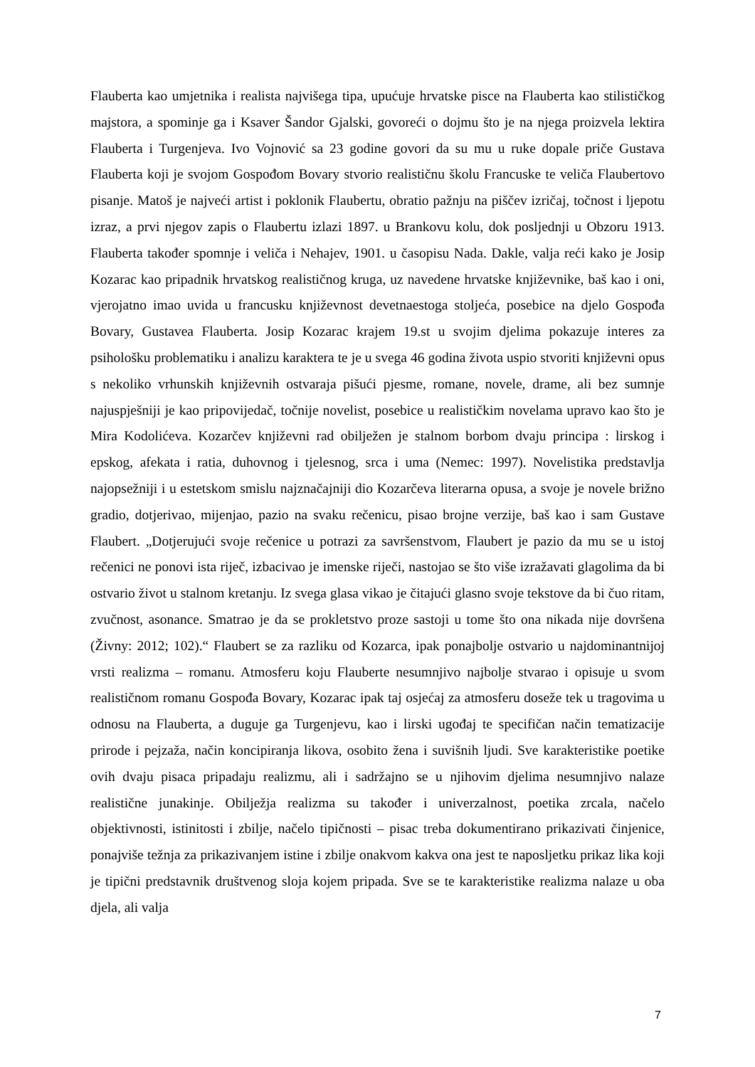Flauberta kao umjetnika i realista najvišega tipa, upućuje hrvatske pisce na Flauberta kao stilističkog majstora, a spominje ga i Ksaver Šandor Gjalski, govoreći o dojmu što je na njega proizvela lektira Flauberta i Turgenjeva. Ivo Vojnović sa 23 godine govori da su mu u ruke dopale priče Gustava Flauberta koji je svojom Gospođom Bovary stvorio realističnu školu Francuske te veliča Flaubertovo pisanje. Matoš je najveći artist i poklonik Flaubertu, obratio pažnju na piščev izričaj, točnost i ljepotu izraz, a prvi njegov zapis o Flaubertu izlazi 1897. u Brankovu kolu, dok posljednji u Obzoru 1913. Flauberta također spomnje i veliča i Nehajev, 1901. u časopisu Nada. Dakle, valja reći kako je Josip Kozarac kao pripadnik hrvatskog realističnog kruga, uz navedene hrvatske književnike, baš kao i oni, vjerojatno imao uvida u francusku književnost devetnaestoga stoljeća, posebice na djelo Gospođa Bovary, Gustavea Flauberta. Josip Kozarac krajem 19.st u svojim djelima pokazuje interes za psihološku problematiku i analizu karaktera te je u svega 46 godina života uspio stvoriti književni opus s nekoliko vrhunskih književnih ostvaraja pišući pjesme, romane, novele, drame, ali bez sumnje najuspješniji je kao pripovijedač, točnije novelist, posebice u realističkim novelama upravo kao što je Mira Kodolićeva. Kozarčev književni rad obilježen je stalnom borbom dvaju principa : lirskog i epskog, afekata i ratia, duhovnog i tjelesnog, srca i uma (Nemec: 1997). Novelistika predstavlja najopsežniji i u estetskom smislu najznačajniji dio Kozarčeva literarna opusa, a svoje je novele brižno gradio, dotjerivao, mijenjao, pazio na svaku rečenicu, pisao brojne verzije, baš kao i sam Gustave Flaubert. „Dotjerujući svoje rečenice u potrazi za savršenstvom, Flaubert je pazio da mu se u istoj rečenici ne ponovi ista riječ, izbacivao je imenske riječi, nastojao se što više izražavati glagolima da bi ostvario život u stalnom kretanju. Iz svega glasa vikao je čitajući glasno svoje tekstove da bi čuo ritam, zvučnost, asonance. Smatrao je da se prokletstvo proze sastoji u tome što ona nikada nije dovršena (Živny: 2012; 102).“ Flaubert se za razliku od Kozarca, ipak ponajbolje ostvario u najdominantnijoj vrsti realizma – romanu. Atmosferu koju Flauberte nesumnjivo najbolje stvarao i opisuje u svom realističnom romanu Gospođa Bovary, Kozarac ipak taj osjećaj za atmosferu doseže tek u tragovima u odnosu na Flauberta, a duguje ga Turgenjevu, kao i lirski ugođaj te specifičan način tematizacije prirode i pejzaža, način koncipiranja likova, osobito žena i suvišnih ljudi. Sve karakteristike poetike ovih dvaju pisaca pripadaju realizmu, ali i sadržajno se u njihovim djelima nesumnjivo nalaze realistične junakinje. Obilježja realizma su također i univerzalnost, poetika zrcala, načelo objektivnosti, istinitosti i zbilje, načelo tipičnosti – pisac treba dokumentirano prikazivati činjenice, ponajviše težnja za prikazivanjem istine i zbilje onakvom kakva ona jest te naposljetku prikaz lika koji je tipični predstavnik društvenog sloja kojem pripada. Sve se te karakteristike realizma nalaze u oba djela, ali valja
7